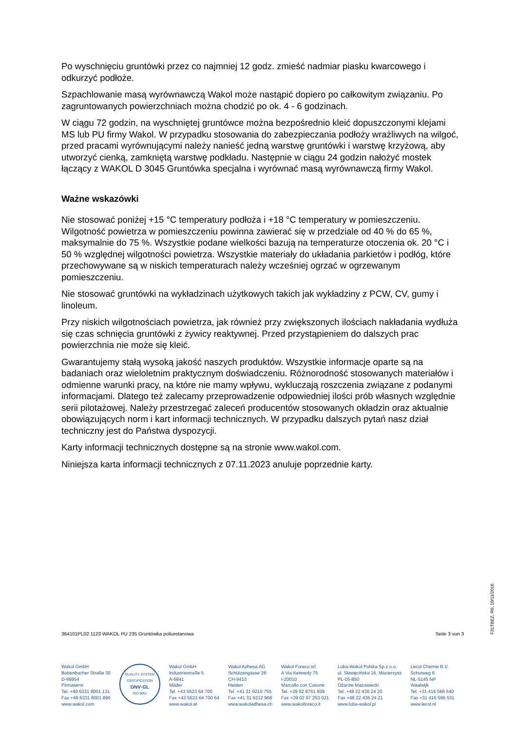Po wyschnięciu gruntówki przez co najmniej 12 godz. zmieść nadmiar piasku kwarcowego i odkurzyć podłoże.
Szpachlowanie masą wyrównawczą Wakol może nastąpić dopiero po całkowitym związaniu. Po zagruntowanych powierzchniach można chodzić po ok. 4 - 6 godzinach.
W ciągu 72 godzin, na wyschniętej gruntówce można bezpośrednio kleić dopuszczonymi klejami MS lub PU firmy Wakol. W przypadku stosowania do zabezpieczania podłoży wrażliwych na wilgoć, przed pracami wyrównującymi należy nanieść jedną warstwę gruntówki i warstwę krzyżową, aby utworzyć cienką, zamkniętą warstwę podkładu. Następnie w ciągu 24 godzin nałożyć mostek łączący z WAKOL D 3045 Gruntówka specjalna i wyrównać masą wyrównawczą firmy Wakol.
Ważne wskazówki
Nie stosować poniżej +15 °C temperatury podłoża i +18 °C temperatury w pomieszczeniu. Wilgotność powietrza w pomieszczeniu powinna zawierać się w przedziale od 40 % do 65 %, maksymalnie do 75 %. Wszystkie podane wielkości bazują na temperaturze otoczenia ok. 20 °C i 50 % względnej wilgotności powietrza. Wszystkie materiały do układania parkietów i podłóg, które przechowywane są w niskich temperaturach należy wcześniej ogrzać w ogrzewanym pomieszczeniu.
Nie stosować gruntówki na wykładzinach użytkowych takich jak wykładziny z PCW, CV, gumy i linoleum.
Przy niskich wilgotnościach powietrza, jak również przy zwiększonych ilościach nakładania wydłuża się czas schnięcia gruntówki z żywicy reaktywnej. Przed przystąpieniem do dalszych prac powierzchnia nie może się kleić.
Gwarantujemy stałą wysoką jakość naszych produktów. Wszystkie informacje oparte są na badaniach oraz wieloletnim praktycznym doświadczeniu. Różnorodność stosowanych materiałów i odmienne warunki pracy, na które nie mamy wpływu, wykluczają roszczenia związane z podanymi informacjami. Dlatego też zalecamy przeprowadzenie odpowiedniej ilości prób własnych względnie serii pilotażowej. Należy przestrzegać zaleceń producentów stosowanych okładzin oraz aktualnie obowiązujących norm i kart informacji technicznych. W przypadku dalszych pytań nasz dział techniczny jest do Państwa dyspozycji.
Karty informacji technicznych dostępne są na stronie www.wakol.com.
Niniejsza karta informacji technicznych z 07.11.2023 anuluje poprzednie karty.
364101PL02 1123 WAKOL PU 235 Gruntówka poliuretanowa Seite 3 von 3
F31TBEZ, R0, 10/11/2016
Wakol GmbH
Bottenbacher Straße 30
D-66954
Pirmasens
Tel. +49 6331 8001 131
Fax +49 6331 8001 890
www.wakol.com
QUALITY SYSTEM CERTIFICATION
DNV·GL
ISO 9001
Wakol GmbH
Industriestraße 5
A-6841
Mäder
Tel. +43 5523 64 700
Fax +43 5523 64 700 64
www.wakol.at
Wakol Adhesa AG
Schützengasse 28
CH-9410
Heiden
Tel. +41 31 9210 755
Fax +41 31 9212 968
www.wakoladhesa.ch
Wakol Foreco srl
A Via Kennedy 75
I-20010
Marcallo con Casone
Tel. +39 02 9761 939
Fax +39 02 97 253 021
www.wakolforeco.it
Loba-Wakol Polska Sp.z o.o.
ul. Sławęcińska 16, Macierzysz
PL-05-850
Ożarów Mazowiecki
Tel. +48 22 436 24 20
Fax +48 22 436 24 21
www.loba-wakol.pl
Lecol Chemie B.V.
Schutweg 6
NL-5145 NP
Waalwijk
Tel. +31 416 566 540
Fax +31 416 566 531
www.lecol.nl